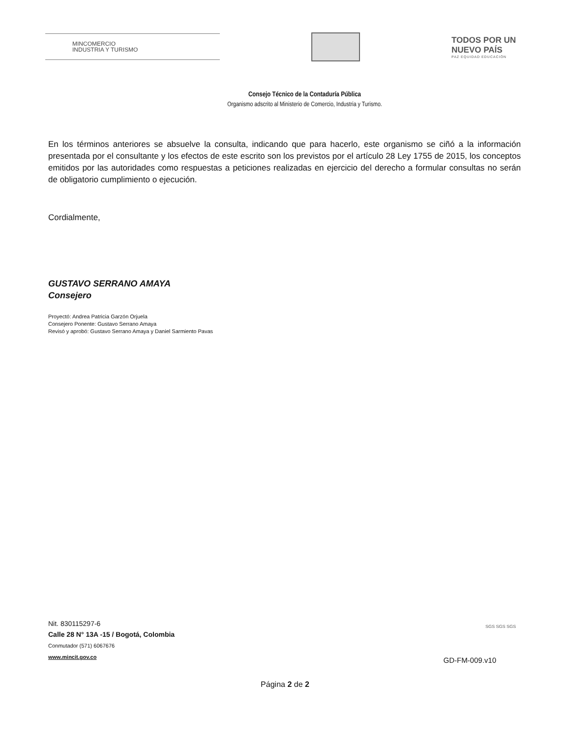MINCOMERCIO
INDUSTRIA Y TURISMO
TODOS POR UN
NUEVO PAÍS
PAZ EQUIDAD EDUCACIÓN
Consejo Técnico de la Contaduría Pública
Organismo adscrito al Ministerio de Comercio, Industria y Turismo.
En los términos anteriores se absuelve la consulta, indicando que para hacerlo, este organismo se ciñó a la información presentada por el consultante y los efectos de este escrito son los previstos por el artículo 28 Ley 1755 de 2015, los conceptos emitidos por las autoridades como respuestas a peticiones realizadas en ejercicio del derecho a formular consultas no serán de obligatorio cumplimiento o ejecución.
Cordialmente,
GUSTAVO SERRANO AMAYA
Consejero
Proyectó: Andrea Patricia Garzón Orjuela
Consejero Ponente: Gustavo Serrano Amaya
Revisó y aprobó: Gustavo Serrano Amaya y Daniel Sarmiento Pavas
Nit. 830115297-6
Calle 28 N° 13A -15 / Bogotá, Colombia
Conmutador (571) 6067676
www.mincit.gov.co
SGS SGS SGS
GD-FM-009.v10
Página 2 de 2